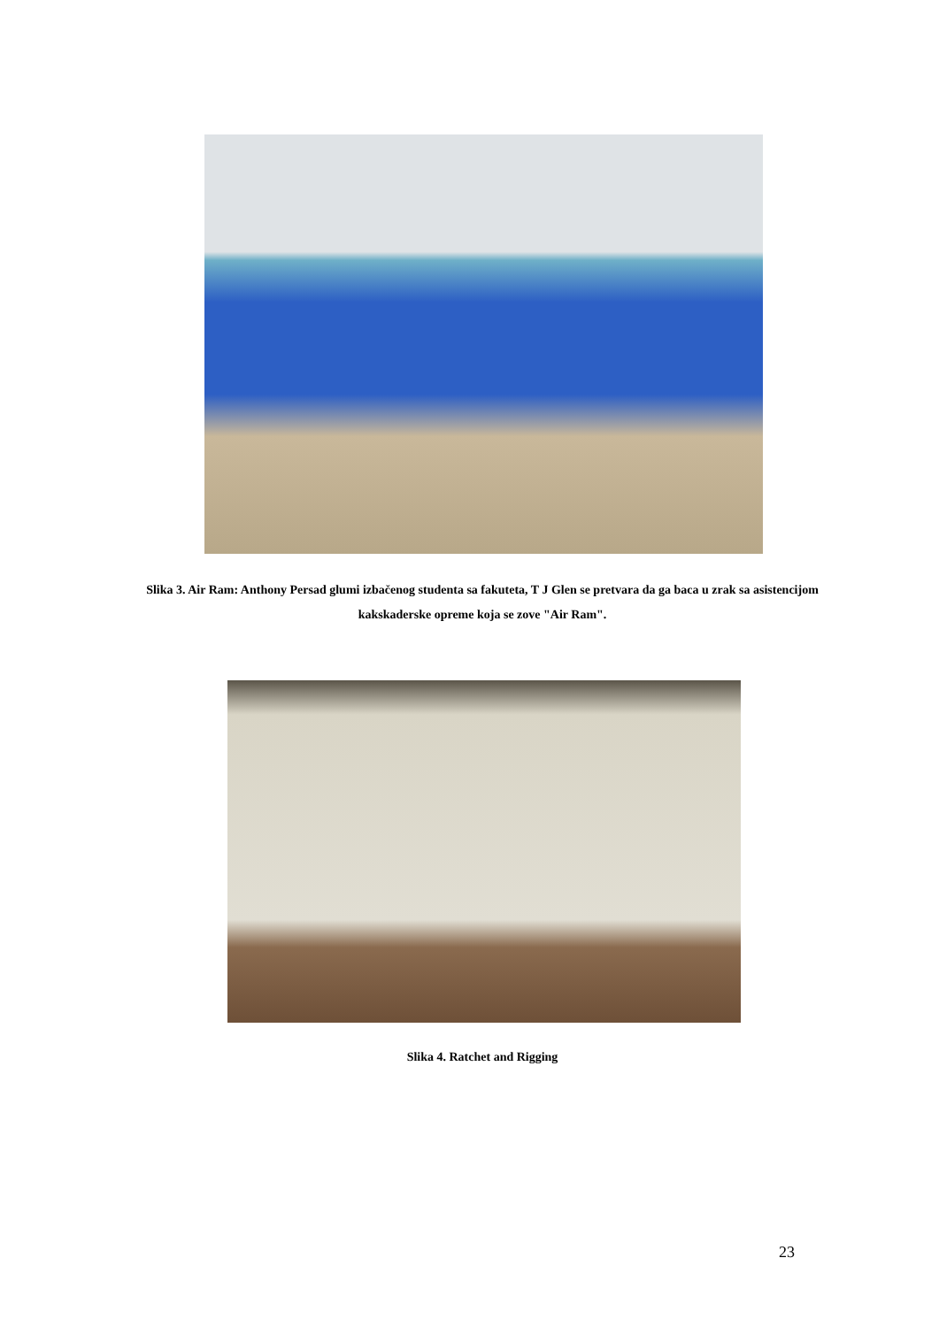Slika 3. Air Ram: Anthony Persad glumi izbačenog studenta sa fakuteta, T J Glen se pretvara da ga baca u zrak sa asistencijom kakskaderske opreme koja se zove "Air Ram".
Slika 4. Ratchet and Rigging
23